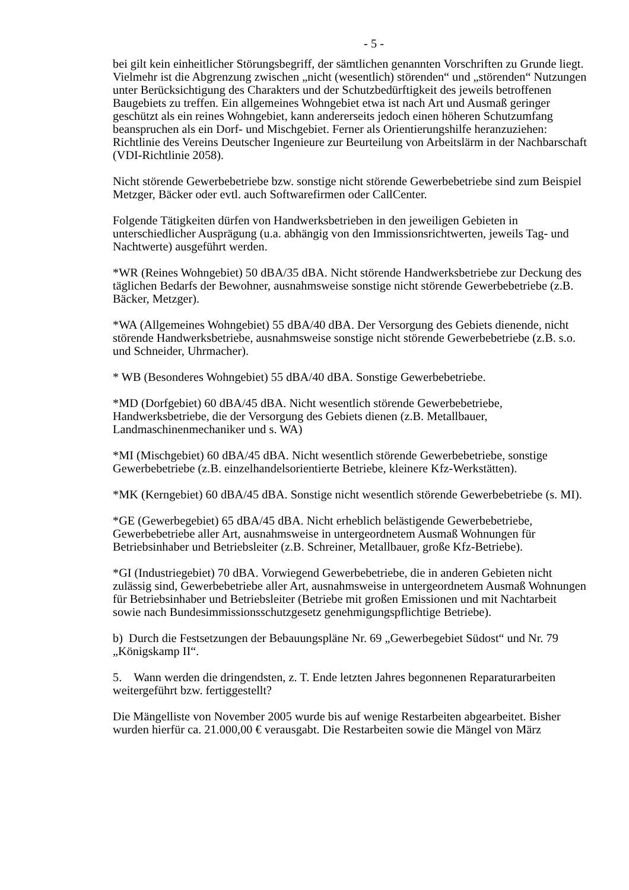- 5 -
bei gilt kein einheitlicher Störungsbegriff, der sämtlichen genannten Vorschriften zu Grunde liegt. Vielmehr ist die Abgrenzung zwischen „nicht (wesentlich) störenden“ und „störenden“ Nutzungen unter Berücksichtigung des Charakters und der Schutzbedürftigkeit des jeweils betroffenen Baugebiets zu treffen. Ein allgemeines Wohngebiet etwa ist nach Art und Ausmaß geringer geschützt als ein reines Wohngebiet, kann andererseits jedoch einen höheren Schutzumfang beanspruchen als ein Dorf- und Mischgebiet. Ferner als Orientierungshilfe heranzuziehen: Richtlinie des Vereins Deutscher Ingenieure zur Beurteilung von Arbeitslärm in der Nachbarschaft (VDI-Richtlinie 2058).
Nicht störende Gewerbebetriebe bzw. sonstige nicht störende Gewerbebetriebe sind zum Beispiel Metzger, Bäcker oder evtl. auch Softwarefirmen oder CallCenter.
Folgende Tätigkeiten dürfen von Handwerksbetrieben in den jeweiligen Gebieten in unterschiedlicher Ausprägung (u.a. abhängig von den Immissionsrichtwerten, jeweils Tag- und Nachtwerte) ausgeführt werden.
*WR (Reines Wohngebiet) 50 dBA/35 dBA. Nicht störende Handwerksbetriebe zur Deckung des täglichen Bedarfs der Bewohner, ausnahmsweise sonstige nicht störende Gewerbebetriebe (z.B. Bäcker, Metzger).
*WA (Allgemeines Wohngebiet) 55 dBA/40 dBA. Der Versorgung des Gebiets dienende, nicht störende Handwerksbetriebe, ausnahmsweise sonstige nicht störende Gewerbebetriebe (z.B. s.o. und Schneider, Uhrmacher).
* WB (Besonderes Wohngebiet) 55 dBA/40 dBA. Sonstige Gewerbebetriebe.
*MD (Dorfgebiet) 60 dBA/45 dBA. Nicht wesentlich störende Gewerbebetriebe, Handwerksbetriebe, die der Versorgung des Gebiets dienen (z.B. Metallbauer, Landmaschinenmechaniker und s. WA)
*MI (Mischgebiet) 60 dBA/45 dBA. Nicht wesentlich störende Gewerbebetriebe, sonstige Gewerbebetriebe (z.B. einzelhandelsorientierte Betriebe, kleinere Kfz-Werkstätten).
*MK (Kerngebiet) 60 dBA/45 dBA. Sonstige nicht wesentlich störende Gewerbebetriebe (s. MI).
*GE (Gewerbegebiet) 65 dBA/45 dBA. Nicht erheblich belästigende Gewerbebetriebe, Gewerbebetriebe aller Art, ausnahmsweise in untergeordnetem Ausmaß Wohnungen für Betriebsinhaber und Betriebsleiter (z.B. Schreiner, Metallbauer, große Kfz-Betriebe).
*GI (Industriegebiet) 70 dBA. Vorwiegend Gewerbebetriebe, die in anderen Gebieten nicht zulässig sind, Gewerbebetriebe aller Art, ausnahmsweise in untergeordnetem Ausmaß Wohnungen für Betriebsinhaber und Betriebsleiter (Betriebe mit großen Emissionen und mit Nachtarbeit sowie nach Bundesimmissionsschutzgesetz genehmigungspflichtige Betriebe).
b) Durch die Festsetzungen der Bebauungspläne Nr. 69 „Gewerbegebiet Südost“ und Nr. 79 „Königskamp II“.
5. Wann werden die dringendsten, z. T. Ende letzten Jahres begonnenen Reparaturarbeiten weitergeführt bzw. fertiggestellt?
Die Mängelliste von November 2005 wurde bis auf wenige Restarbeiten abgearbeitet. Bisher wurden hierfür ca. 21.000,00 € verausgabt. Die Restarbeiten sowie die Mängel von März